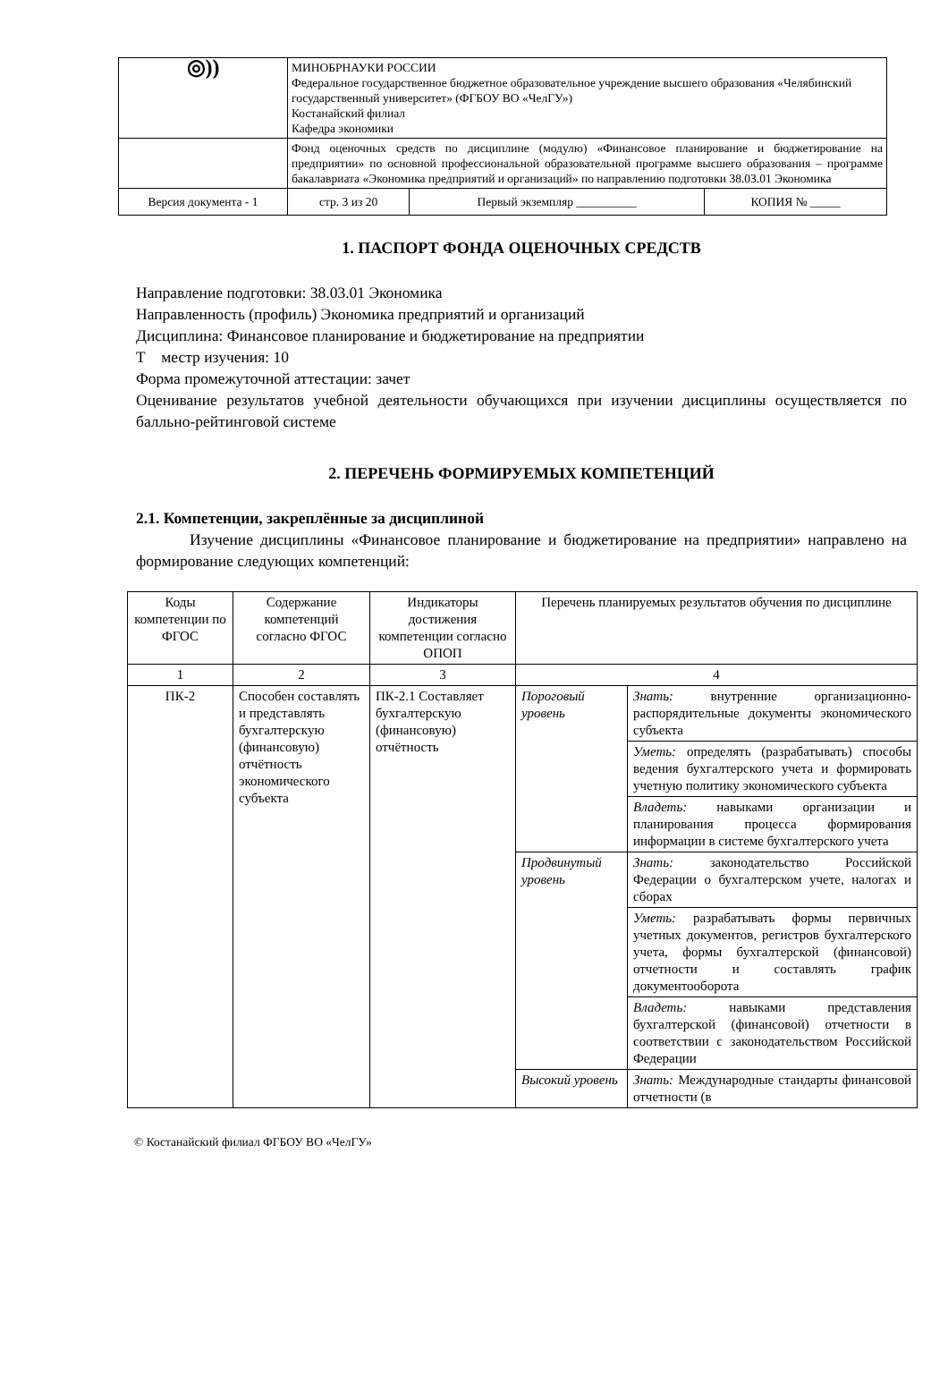| ◎)) | МИНОБРНАУКИ РОССИИ Федеральное государственное бюджетное образовательное учреждение высшего образования «Челябинский государственный университет» (ФГБОУ ВО «ЧелГУ») Костанайский филиал Кафедра экономики | | |
| | Фонд оценочных средств по дисциплине (модулю) «Финансовое планирование и бюджетирование на предприятии» по основной профессиональной образовательной программе высшего образования – программе бакалавриата «Экономика предприятий и организаций» по направлению подготовки 38.03.01 Экономика | | |
| Версия документа - 1 | стр. 3 из 20 | Первый экземпляр __________ | КОПИЯ № _____ |
1. ПАСПОРТ ФОНДА ОЦЕНОЧНЫХ СРЕДСТВ
Направление подготовки: 38.03.01 Экономика
Направленность (профиль) Экономика предприятий и организаций
Дисциплина: Финансовое планирование и бюджетирование на предприятии
Т местр изучения: 10
Форма промежуточной аттестации: зачет
Оценивание результатов учебной деятельности обучающихся при изучении дисциплины осуществляется по балльно-рейтинговой системе
2. ПЕРЕЧЕНЬ ФОРМИРУЕМЫХ КОМПЕТЕНЦИЙ
2.1. Компетенции, закреплённые за дисциплиной
Изучение дисциплины «Финансовое планирование и бюджетирование на предприятии» направлено на формирование следующих компетенций:
| Коды компетенции по ФГОС | Содержание компетенций согласно ФГОС | Индикаторы достижения компетенции согласно ОПОП | Перечень планируемых результатов обучения по дисциплине | |
| 1 | 2 | 3 | 4 | |
| ПК-2 | Способен составлять и представлять бухгалтерскую (финансовую) отчётность экономического субъекта | ПК-2.1 Составляет бухгалтерскую (финансовую) отчётность | Пороговый уровень | Знать: внутренние организационно-распорядительные документы экономического субъекта |
| | | | | Уметь: определять (разрабатывать) способы ведения бухгалтерского учета и формировать учетную политику экономического субъекта |
| | | | | Владеть: навыками организации и планирования процесса формирования информации в системе бухгалтерского учета |
| | | | Продвинутый уровень | Знать: законодательство Российской Федерации о бухгалтерском учете, налогах и сборах |
| | | | | Уметь: разрабатывать формы первичных учетных документов, регистров бухгалтерского учета, формы бухгалтерской (финансовой) отчетности и составлять график документооборота |
| | | | | Владеть: навыками представления бухгалтерской (финансовой) отчетности в соответствии с законодательством Российской Федерации |
| | | | Высокий уровень | Знать: Международные стандарты финансовой отчетности (в |
© Костанайский филиал ФГБОУ ВО «ЧелГУ»